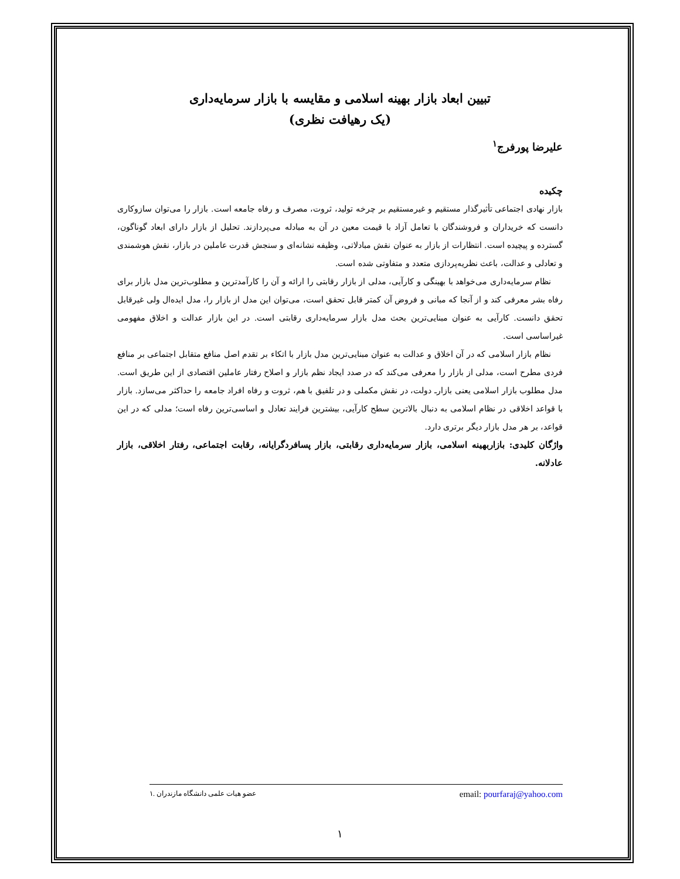تبیین ابعاد بازار بهینه اسلامی و مقایسه با بازار سرمایه‌داری
(یک رهیافت نظری)
علیرضا پورفرج<sup>۱</sup>
چکیده
بازار نهادی اجتماعی تأثیرگذار مستقیم و غیرمستقیم بر چرخه تولید، ثروت، مصرف و رفاه جامعه است. بازار را می‌توان سازوکاری دانست که خریداران و فروشندگان با تعامل آزاد با قیمت معین در آن به مبادله می‌پردازند. تحلیل از بازار دارای ابعاد گوناگون، گسترده و پیچیده است. انتظارات از بازار به عنوان نقش مبادلاتی، وظیفه نشانه‌ای و سنجش قدرت عاملین در بازار، نقش هوشمندی و تعادلی و عدالت، باعث نظریه‌پردازی متعدد و متفاوتی شده است.
نظام سرمایه‌داری می‌خواهد با بهینگی و کارآیی، مدلی از بازار رقابتی را ارائه و آن را کارآمدترین و مطلوب‌ترین مدل بازار برای رفاه بشر معرفی کند و از آنجا که مبانی و فروض آن کمتر قابل تحقق است، می‌توان این مدل از بازار را، مدل ایده‌ال ولی غیرقابل تحقق دانست. کارآیی به عنوان مبنایی‌ترین بحث مدل بازار سرمایه‌داری رقابتی است. در این بازار عدالت و اخلاق مفهومی غیراساسی است.
نظام بازار اسلامی که در آن اخلاق و عدالت به عنوان مبنایی‌ترین مدل بازار با اتکاء بر تقدم اصل منافع متقابل اجتماعی بر منافع فردی مطرح است، مدلی از بازار را معرفی می‌کند که در صدد ایجاد نظم بازار و اصلاح رفتار عاملین اقتصادی از این طریق است. مدل مطلوب بازار اسلامی یعنی بازارـ دولت، در نقش مکملی و در تلفیق با هم، ثروت و رفاه افراد جامعه را حداکثر می‌سازد. بازار با قواعد اخلاقی در نظام اسلامی به دنبال بالاترین سطح کارآیی، بیشترین فرایند تعادل و اساسی‌ترین رفاه است؛ مدلی که در این قواعد، بر هر مدل بازار دیگر برتری دارد.
واژگان کلیدی: بازاربهینه اسلامی، بازار سرمایه‌داری رقابتی، بازار پسافردگرایانه، رقابت اجتماعی، رفتار اخلاقی، بازار عادلانه.
۱. عضو هیات علمی دانشگاه مازندران email: pourfaraj@yahoo.com
۱